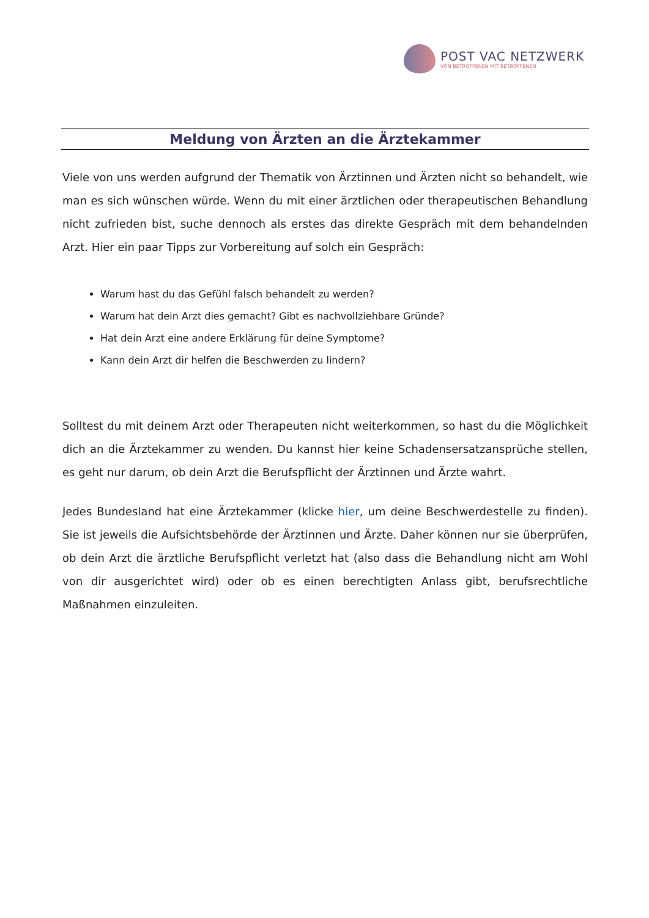POST VAC NETZWERK
VON BETROFFENEN MIT BETROFFENEN
Meldung von Ärzten an die Ärztekammer
Viele von uns werden aufgrund der Thematik von Ärztinnen und Ärzten nicht so behandelt, wie man es sich wünschen würde. Wenn du mit einer ärztlichen oder therapeutischen Behandlung nicht zufrieden bist, suche dennoch als erstes das direkte Gespräch mit dem behandelnden Arzt. Hier ein paar Tipps zur Vorbereitung auf solch ein Gespräch:
Warum hast du das Gefühl falsch behandelt zu werden?
Warum hat dein Arzt dies gemacht? Gibt es nachvollziehbare Gründe?
Hat dein Arzt eine andere Erklärung für deine Symptome?
Kann dein Arzt dir helfen die Beschwerden zu lindern?
Solltest du mit deinem Arzt oder Therapeuten nicht weiterkommen, so hast du die Möglichkeit dich an die Ärztekammer zu wenden. Du kannst hier keine Schadensersatzansprüche stellen, es geht nur darum, ob dein Arzt die Berufspflicht der Ärztinnen und Ärzte wahrt.
Jedes Bundesland hat eine Ärztekammer (klicke hier, um deine Beschwerdestelle zu finden). Sie ist jeweils die Aufsichtsbehörde der Ärztinnen und Ärzte. Daher können nur sie überprüfen, ob dein Arzt die ärztliche Berufspflicht verletzt hat (also dass die Behandlung nicht am Wohl von dir ausgerichtet wird) oder ob es einen berechtigten Anlass gibt, berufsrechtliche Maßnahmen einzuleiten.